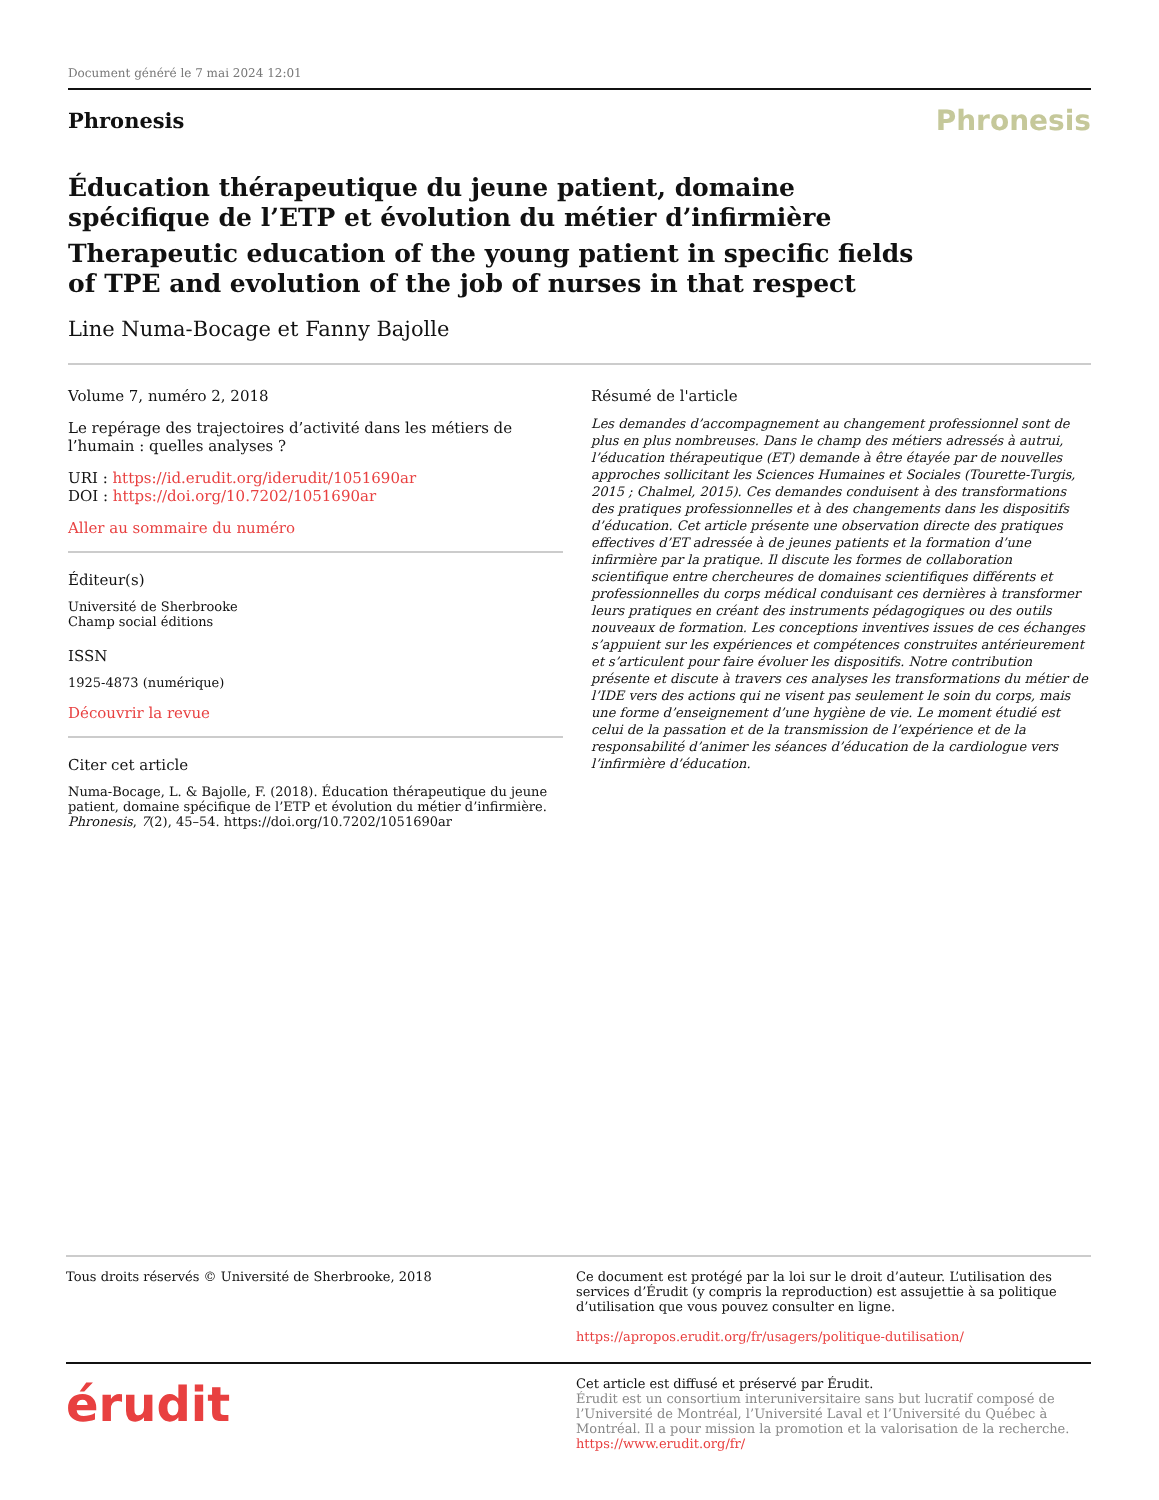Document généré le 7 mai 2024 12:01
Phronesis
Phronesis
Éducation thérapeutique du jeune patient, domaine spécifique de l’ETP et évolution du métier d’infirmière
Therapeutic education of the young patient in specific fields of TPE and evolution of the job of nurses in that respect
Line Numa-Bocage et Fanny Bajolle
Volume 7, numéro 2, 2018
Le repérage des trajectoires d’activité dans les métiers de l’humain : quelles analyses ?
URI : https://id.erudit.org/iderudit/1051690ar
DOI : https://doi.org/10.7202/1051690ar
Aller au sommaire du numéro
Éditeur(s)
Université de Sherbrooke
Champ social éditions
ISSN
1925-4873 (numérique)
Découvrir la revue
Citer cet article
Numa-Bocage, L. & Bajolle, F. (2018). Éducation thérapeutique du jeune patient, domaine spécifique de l’ETP et évolution du métier d’infirmière. Phronesis, 7(2), 45–54. https://doi.org/10.7202/1051690ar
Résumé de l'article
Les demandes d’accompagnement au changement professionnel sont de plus en plus nombreuses. Dans le champ des métiers adressés à autrui, l’éducation thérapeutique (ET) demande à être étayée par de nouvelles approches sollicitant les Sciences Humaines et Sociales (Tourette-Turgis, 2015 ; Chalmel, 2015). Ces demandes conduisent à des transformations des pratiques professionnelles et à des changements dans les dispositifs d’éducation. Cet article présente une observation directe des pratiques effectives d’ET adressée à de jeunes patients et la formation d’une infirmière par la pratique. Il discute les formes de collaboration scientifique entre chercheures de domaines scientifiques différents et professionnelles du corps médical conduisant ces dernières à transformer leurs pratiques en créant des instruments pédagogiques ou des outils nouveaux de formation. Les conceptions inventives issues de ces échanges s’appuient sur les expériences et compétences construites antérieurement et s’articulent pour faire évoluer les dispositifs. Notre contribution présente et discute à travers ces analyses les transformations du métier de l’IDE vers des actions qui ne visent pas seulement le soin du corps, mais une forme d’enseignement d’une hygiène de vie. Le moment étudié est celui de la passation et de la transmission de l’expérience et de la responsabilité d’animer les séances d’éducation de la cardiologue vers l’infirmière d’éducation.
Tous droits réservés © Université de Sherbrooke, 2018 Ce document est protégé par la loi sur le droit d’auteur. L’utilisation des services d’Érudit (y compris la reproduction) est assujettie à sa politique d’utilisation que vous pouvez consulter en ligne.
https://apropos.erudit.org/fr/usagers/politique-dutilisation/
érudit
Cet article est diffusé et préservé par Érudit.
Érudit est un consortium interuniversitaire sans but lucratif composé de l’Université de Montréal, l’Université Laval et l’Université du Québec à Montréal. Il a pour mission la promotion et la valorisation de la recherche.
https://www.erudit.org/fr/